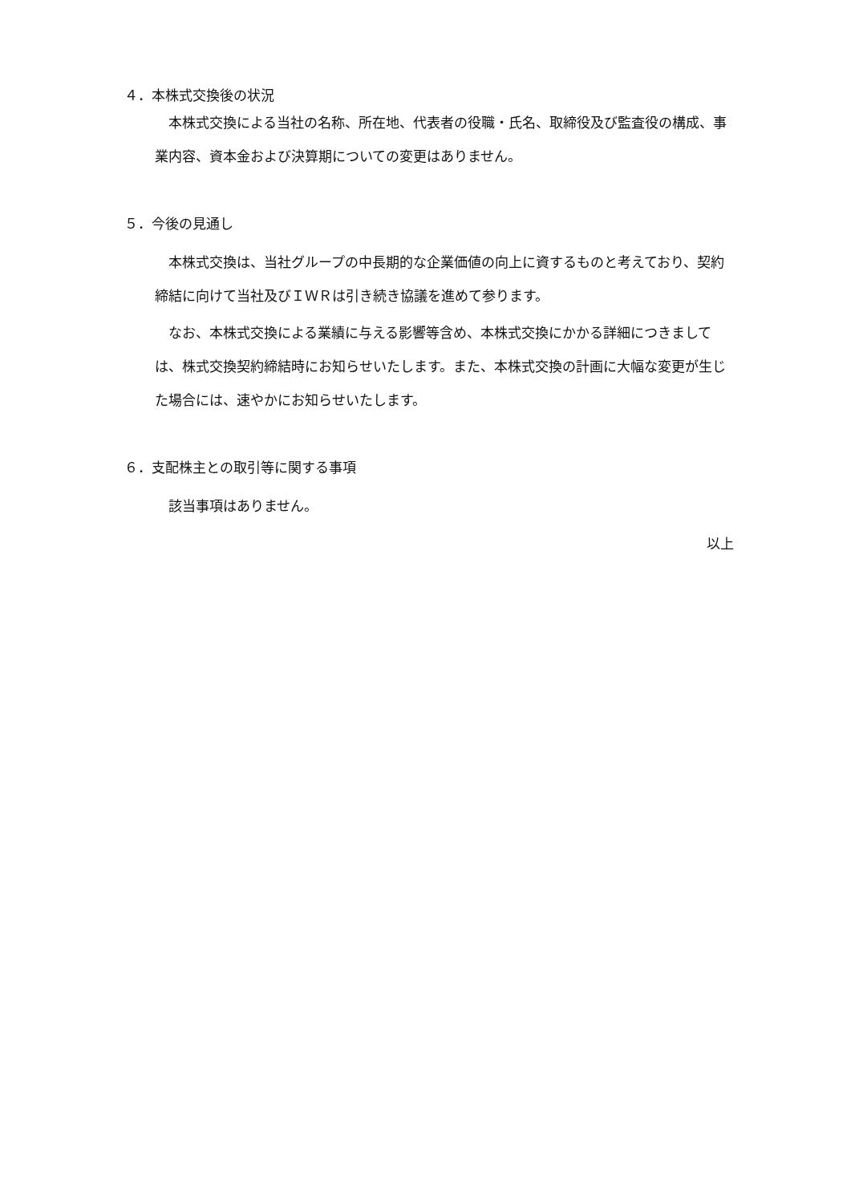４．本株式交換後の状況
本株式交換による当社の名称、所在地、代表者の役職・氏名、取締役及び監査役の構成、事業内容、資本金および決算期についての変更はありません。
５．今後の見通し
本株式交換は、当社グループの中長期的な企業価値の向上に資するものと考えており、契約締結に向けて当社及びＩＷＲは引き続き協議を進めて参ります。
なお、本株式交換による業績に与える影響等含め、本株式交換にかかる詳細につきましては、株式交換契約締結時にお知らせいたします。また、本株式交換の計画に大幅な変更が生じた場合には、速やかにお知らせいたします。
６．支配株主との取引等に関する事項
該当事項はありません。
以上